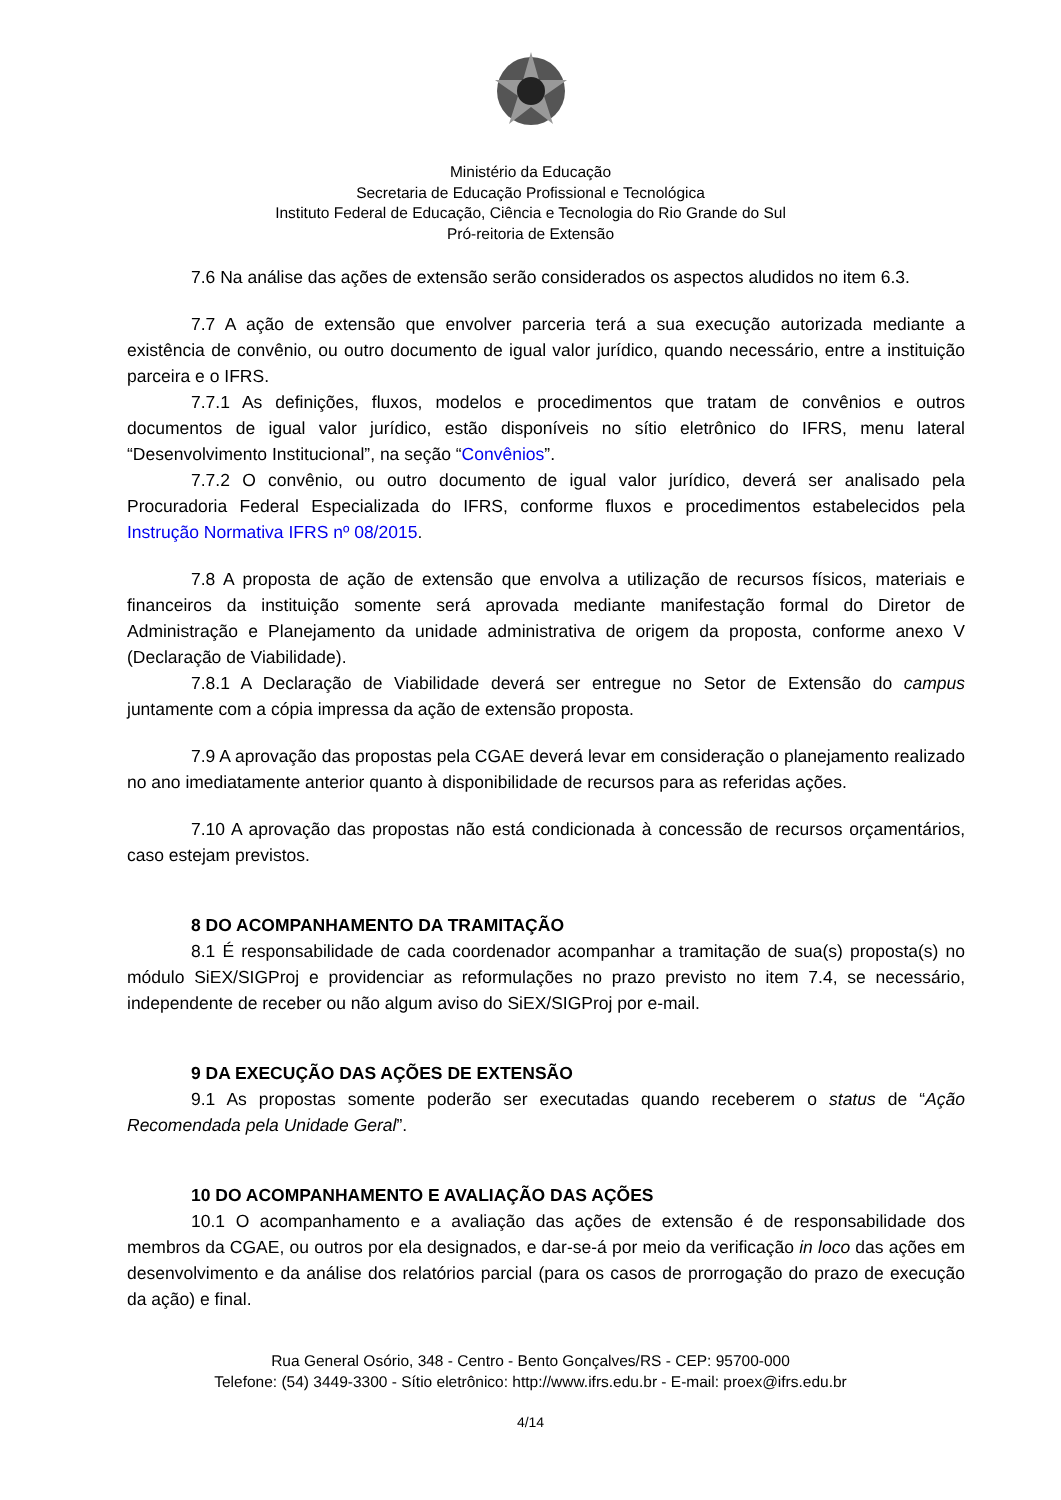Ministério da Educação
Secretaria de Educação Profissional e Tecnológica
Instituto Federal de Educação, Ciência e Tecnologia do Rio Grande do Sul
Pró-reitoria de Extensão
7.6 Na análise das ações de extensão serão considerados os aspectos aludidos no item 6.3.
7.7 A ação de extensão que envolver parceria terá a sua execução autorizada mediante a existência de convênio, ou outro documento de igual valor jurídico, quando necessário, entre a instituição parceira e o IFRS.
7.7.1 As definições, fluxos, modelos e procedimentos que tratam de convênios e outros documentos de igual valor jurídico, estão disponíveis no sítio eletrônico do IFRS, menu lateral “Desenvolvimento Institucional”, na seção “Convênios”.
7.7.2 O convênio, ou outro documento de igual valor jurídico, deverá ser analisado pela Procuradoria Federal Especializada do IFRS, conforme fluxos e procedimentos estabelecidos pela Instrução Normativa IFRS nº 08/2015.
7.8 A proposta de ação de extensão que envolva a utilização de recursos físicos, materiais e financeiros da instituição somente será aprovada mediante manifestação formal do Diretor de Administração e Planejamento da unidade administrativa de origem da proposta, conforme anexo V (Declaração de Viabilidade).
7.8.1 A Declaração de Viabilidade deverá ser entregue no Setor de Extensão do campus juntamente com a cópia impressa da ação de extensão proposta.
7.9 A aprovação das propostas pela CGAE deverá levar em consideração o planejamento realizado no ano imediatamente anterior quanto à disponibilidade de recursos para as referidas ações.
7.10 A aprovação das propostas não está condicionada à concessão de recursos orçamentários, caso estejam previstos.
8 DO ACOMPANHAMENTO DA TRAMITAÇÃO
8.1 É responsabilidade de cada coordenador acompanhar a tramitação de sua(s) proposta(s) no módulo SiEX/SIGProj e providenciar as reformulações no prazo previsto no item 7.4, se necessário, independente de receber ou não algum aviso do SiEX/SIGProj por e-mail.
9 DA EXECUÇÃO DAS AÇÕES DE EXTENSÃO
9.1 As propostas somente poderão ser executadas quando receberem o status de “Ação Recomendada pela Unidade Geral”.
10 DO ACOMPANHAMENTO E AVALIAÇÃO DAS AÇÕES
10.1 O acompanhamento e a avaliação das ações de extensão é de responsabilidade dos membros da CGAE, ou outros por ela designados, e dar-se-á por meio da verificação in loco das ações em desenvolvimento e da análise dos relatórios parcial (para os casos de prorrogação do prazo de execução da ação) e final.
Rua General Osório, 348 - Centro - Bento Gonçalves/RS - CEP: 95700-000
Telefone: (54) 3449-3300 - Sítio eletrônico: http://www.ifrs.edu.br - E-mail: proex@ifrs.edu.br
4/14